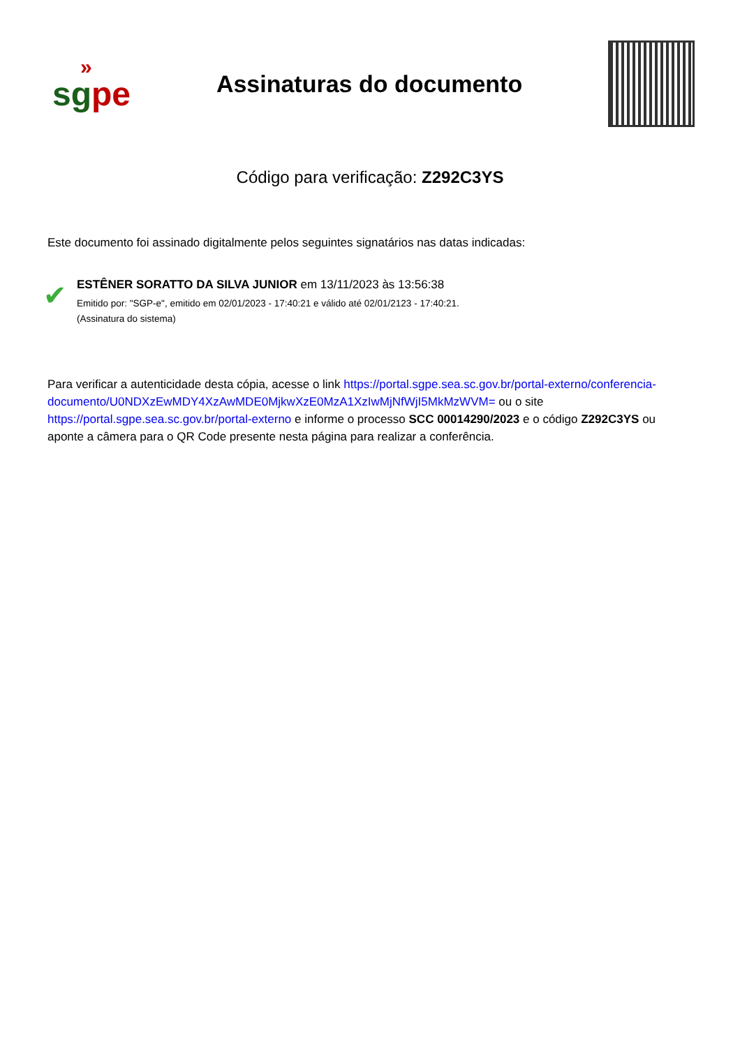»
sgpe
Assinaturas do documento
Código para verificação: Z292C3YS
Este documento foi assinado digitalmente pelos seguintes signatários nas datas indicadas:
✔
ESTÊNER SORATTO DA SILVA JUNIOR em 13/11/2023 às 13:56:38
Emitido por: "SGP-e", emitido em 02/01/2023 - 17:40:21 e válido até 02/01/2123 - 17:40:21.
(Assinatura do sistema)
Para verificar a autenticidade desta cópia, acesse o link https://portal.sgpe.sea.sc.gov.br/portal-externo/conferencia-documento/U0NDXzEwMDY4XzAwMDE0MjkwXzE0MzA1XzIwMjNfWjI5MkMzWVM= ou o site https://portal.sgpe.sea.sc.gov.br/portal-externo e informe o processo SCC 00014290/2023 e o código Z292C3YS ou aponte a câmera para o QR Code presente nesta página para realizar a conferência.